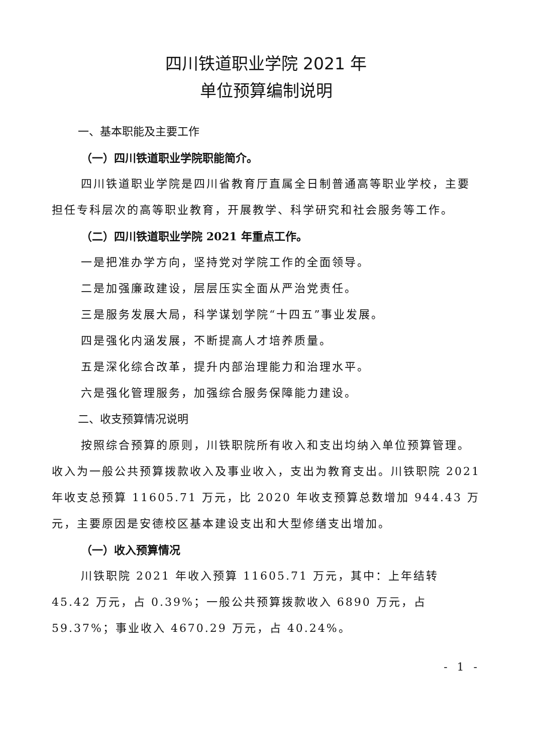四川铁道职业学院 2021 年
单位预算编制说明
一、基本职能及主要工作
（一）四川铁道职业学院职能简介。
四川铁道职业学院是四川省教育厅直属全日制普通高等职业学校，主要担任专科层次的高等职业教育，开展教学、科学研究和社会服务等工作。
（二）四川铁道职业学院 2021 年重点工作。
一是把准办学方向，坚持党对学院工作的全面领导。
二是加强廉政建设，层层压实全面从严治党责任。
三是服务发展大局，科学谋划学院“十四五”事业发展。
四是强化内涵发展，不断提高人才培养质量。
五是深化综合改革，提升内部治理能力和治理水平。
六是强化管理服务，加强综合服务保障能力建设。
二、收支预算情况说明
按照综合预算的原则，川铁职院所有收入和支出均纳入单位预算管理。收入为一般公共预算拨款收入及事业收入，支出为教育支出。川铁职院 2021 年收支总预算 11605.71 万元，比 2020 年收支预算总数增加 944.43 万元，主要原因是安德校区基本建设支出和大型修缮支出增加。
（一）收入预算情况
川铁职院 2021 年收入预算 11605.71 万元，其中：上年结转 45.42 万元，占 0.39%；一般公共预算拨款收入 6890 万元，占 59.37%；事业收入 4670.29 万元，占 40.24%。
- 1 -